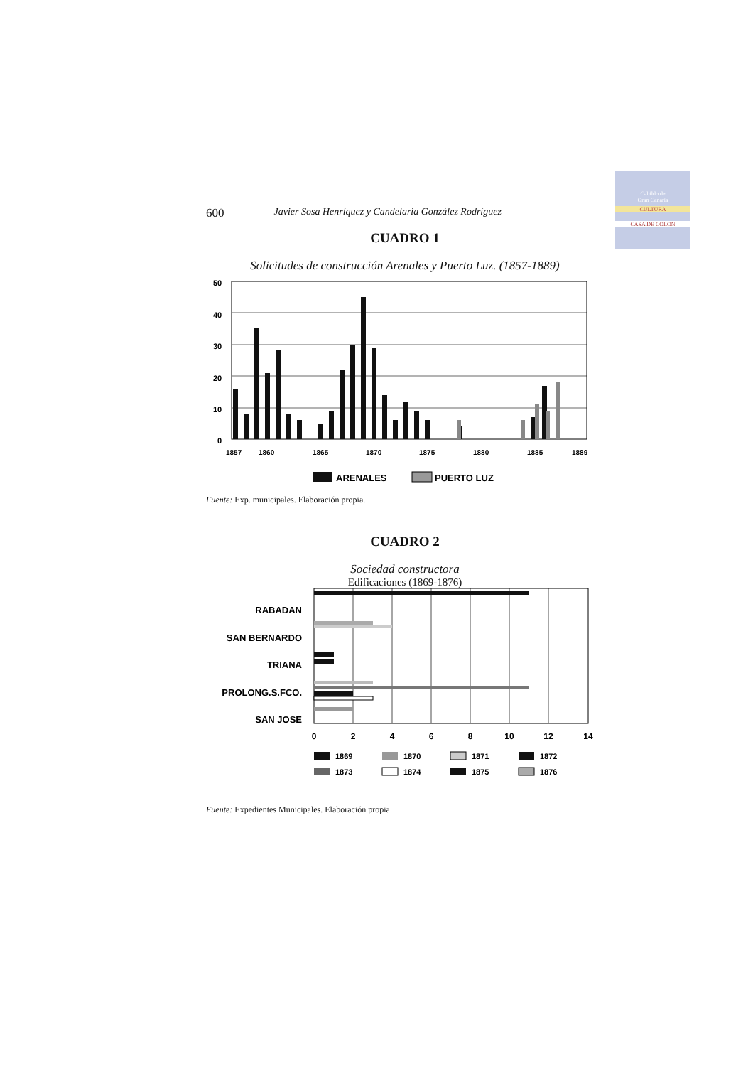Cabildo de
Gran Canaria
CULTURA
CASA DE COLON
600 Javier Sosa Henríquez y Candelaria González Rodríguez
CUADRO 1
Solicitudes de construcción Arenales y Puerto Luz. (1857-1889)
50
40
30
20
10
0
1857
1860
1865
1870
1875
1880
1885
1889
ARENALES
PUERTO LUZ
Fuente: Exp. municipales. Elaboración propia.
CUADRO 2
Sociedad constructora
Edificaciones (1869-1876)
RABADAN
SAN BERNARDO
TRIANA
PROLONG.S.FCO.
SAN JOSE
0
2
4
6
8
10
12
14
1869
1870
1871
1872
1873
1874
1875
1876
Fuente: Expedientes Municipales. Elaboración propia.